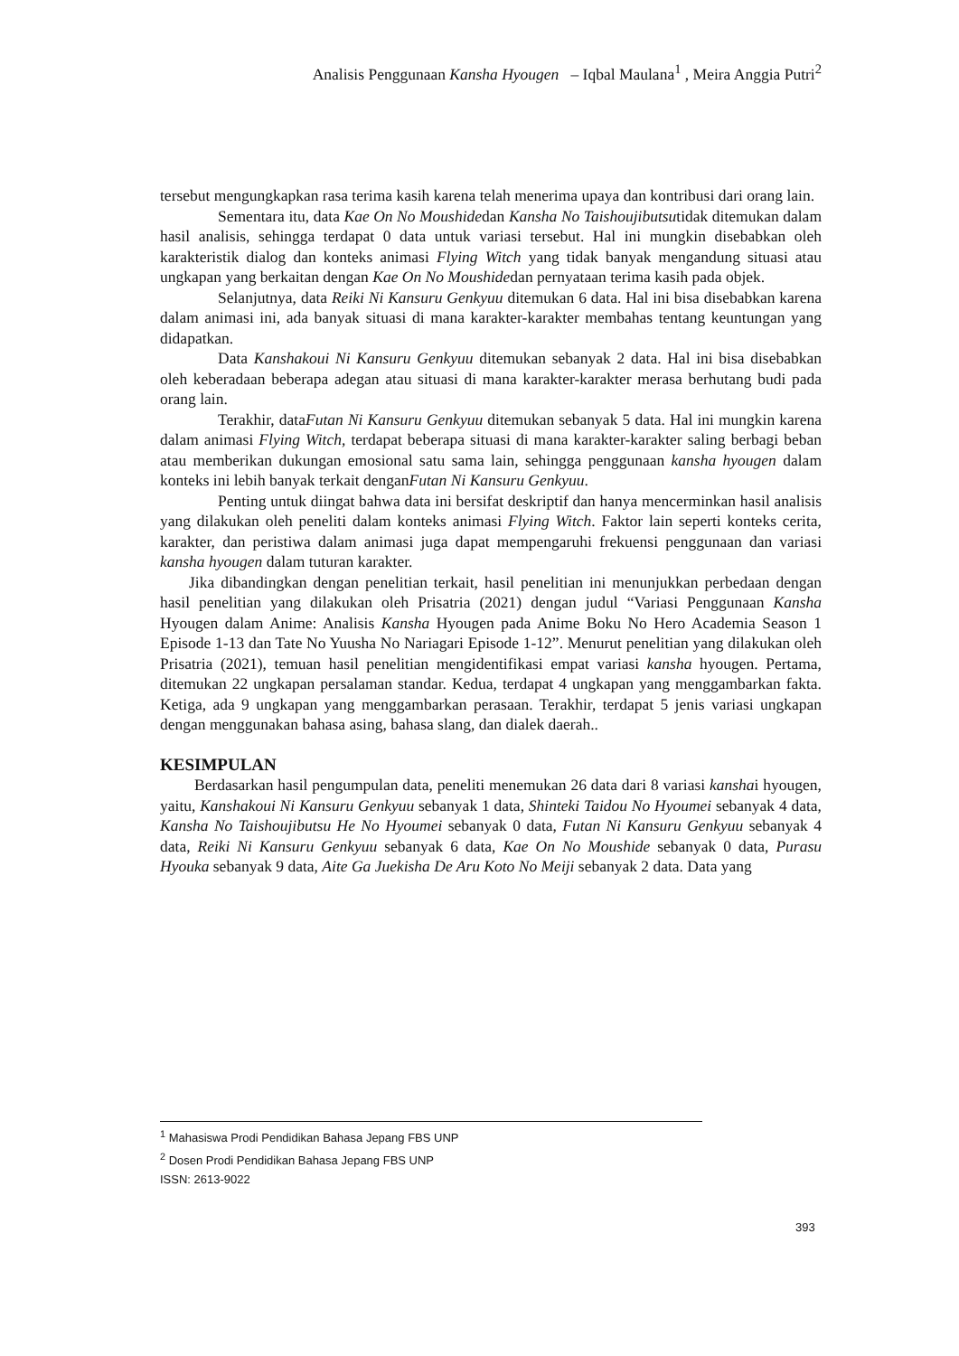Analisis Penggunaan Kansha Hyougen – Iqbal Maulana<sup>1</sup> , Meira Anggia Putri<sup>2</sup>
tersebut mengungkapkan rasa terima kasih karena telah menerima upaya dan kontribusi dari orang lain.
Sementara itu, data Kae On No Moushidedan Kansha No Taishoujibutsutidak ditemukan dalam hasil analisis, sehingga terdapat 0 data untuk variasi tersebut. Hal ini mungkin disebabkan oleh karakteristik dialog dan konteks animasi Flying Witch yang tidak banyak mengandung situasi atau ungkapan yang berkaitan dengan Kae On No Moushidedan pernyataan terima kasih pada objek.
Selanjutnya, data Reiki Ni Kansuru Genkyuu ditemukan 6 data. Hal ini bisa disebabkan karena dalam animasi ini, ada banyak situasi di mana karakter-karakter membahas tentang keuntungan yang didapatkan.
Data Kanshakoui Ni Kansuru Genkyuu ditemukan sebanyak 2 data. Hal ini bisa disebabkan oleh keberadaan beberapa adegan atau situasi di mana karakter-karakter merasa berhutang budi pada orang lain.
Terakhir, dataFutan Ni Kansuru Genkyuu ditemukan sebanyak 5 data. Hal ini mungkin karena dalam animasi Flying Witch, terdapat beberapa situasi di mana karakter-karakter saling berbagi beban atau memberikan dukungan emosional satu sama lain, sehingga penggunaan kansha hyougen dalam konteks ini lebih banyak terkait denganFutan Ni Kansuru Genkyuu.
Penting untuk diingat bahwa data ini bersifat deskriptif dan hanya mencerminkan hasil analisis yang dilakukan oleh peneliti dalam konteks animasi Flying Witch. Faktor lain seperti konteks cerita, karakter, dan peristiwa dalam animasi juga dapat mempengaruhi frekuensi penggunaan dan variasi kansha hyougen dalam tuturan karakter.
Jika dibandingkan dengan penelitian terkait, hasil penelitian ini menunjukkan perbedaan dengan hasil penelitian yang dilakukan oleh Prisatria (2021) dengan judul “Variasi Penggunaan Kansha Hyougen dalam Anime: Analisis Kansha Hyougen pada Anime Boku No Hero Academia Season 1 Episode 1-13 dan Tate No Yuusha No Nariagari Episode 1-12”. Menurut penelitian yang dilakukan oleh Prisatria (2021), temuan hasil penelitian mengidentifikasi empat variasi kansha hyougen. Pertama, ditemukan 22 ungkapan persalaman standar. Kedua, terdapat 4 ungkapan yang menggambarkan fakta. Ketiga, ada 9 ungkapan yang menggambarkan perasaan. Terakhir, terdapat 5 jenis variasi ungkapan dengan menggunakan bahasa asing, bahasa slang, dan dialek daerah..
KESIMPULAN
Berdasarkan hasil pengumpulan data, peneliti menemukan 26 data dari 8 variasi kanshai hyougen, yaitu, Kanshakoui Ni Kansuru Genkyuu sebanyak 1 data, Shinteki Taidou No Hyoumei sebanyak 4 data, Kansha No Taishoujibutsu He No Hyoumei sebanyak 0 data, Futan Ni Kansuru Genkyuu sebanyak 4 data, Reiki Ni Kansuru Genkyuu sebanyak 6 data, Kae On No Moushide sebanyak 0 data, Purasu Hyouka sebanyak 9 data, Aite Ga Juekisha De Aru Koto No Meiji sebanyak 2 data. Data yang
<sup>1</sup> Mahasiswa Prodi Pendidikan Bahasa Jepang FBS UNP
<sup>2</sup> Dosen Prodi Pendidikan Bahasa Jepang FBS UNP
ISSN: 2613-9022
393